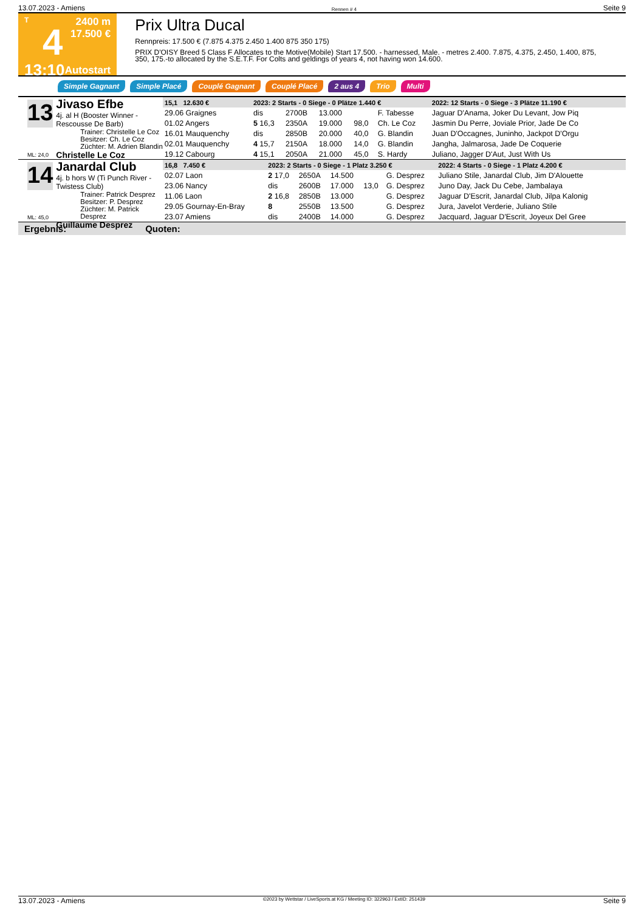13.07.2023 - Amiens Rennen # 4 Seite 9
T
4
13:10
2400 m
17.500 €
Autostart
Prix Ultra Ducal
Rennpreis: 17.500 € (7.875 4.375 2.450 1.400 875 350 175)
PRIX D'OISY Breed 5 Class F Allocates to the Motive(Mobile) Start 17.500. - harnessed, Male. - metres 2.400. 7.875, 4.375, 2.450, 1.400, 875, 350, 175.-to allocated by the S.E.T.F. For Colts and geldings of years 4, not having won 14.600.
Simple Gagnant Simple Placé Couplé Gagnant Couplé Placé 2 aus 4 Trio Multi
13
Jivaso Efbe
4j. al H (Booster Winner - Rescousse De Barb)
Trainer: Christelle Le Coz
Besitzer: Ch. Le Coz
Züchter: M. Adrien Blandin
Christelle Le Coz
ML: 24,0
| 15,1 12.630 € | 2023: 2 Starts - 0 Siege - 0 Plätze 1.440 € | | | | | 2022: 12 Starts - 0 Siege - 3 Plätze 11.190 € |
| --- | --- | --- | --- | --- | --- | --- |
| 29.06 Graignes | dis | 2700B | 13.000 | | F. Tabesse | Jaguar D'Anama, Joker Du Levant, Jow Piq |
| 01.02 Angers | 5 16,3 | 2350A | 19.000 | 98,0 | Ch. Le Coz | Jasmin Du Perre, Joviale Prior, Jade De Co |
| 16.01 Mauquenchy | dis | 2850B | 20.000 | 40,0 | G. Blandin | Juan D'Occagnes, Juninho, Jackpot D'Orgu |
| 02.01 Mauquenchy | 4 15,7 | 2150A | 18.000 | 14,0 | G. Blandin | Jangha, Jalmarosa, Jade De Coquerie |
| 19.12 Cabourg | 4 15,1 | 2050A | 21.000 | 45,0 | S. Hardy | Juliano, Jagger D'Aut, Just With Us |
14
Janardal Club
4j. b hors W (Ti Punch River - Twistess Club)
Trainer: Patrick Desprez
Besitzer: P. Desprez
Züchter: M. Patrick Desprez
Guillaume Desprez
ML: 45,0
| 16,8 7.450 € | 2023: 2 Starts - 0 Siege - 1 Platz 3.250 € | | | | | 2022: 4 Starts - 0 Siege - 1 Platz 4.200 € |
| --- | --- | --- | --- | --- | --- | --- |
| 02.07 Laon | 2 17,0 | 2650A | 14.500 | | G. Desprez | Juliano Stile, Janardal Club, Jim D'Alouette |
| 23.06 Nancy | dis | 2600B | 17.000 | 13,0 | G. Desprez | Juno Day, Jack Du Cebe, Jambalaya |
| 11.06 Laon | 2 16,8 | 2850B | 13.000 | | G. Desprez | Jaguar D'Escrit, Janardal Club, Jilpa Kalonig |
| 29.05 Gournay-En-Bray | 8 | 2550B | 13.500 | | G. Desprez | Jura, Javelot Verderie, Juliano Stile |
| 23.07 Amiens | dis | 2400B | 14.000 | | G. Desprez | Jacquard, Jaguar D'Escrit, Joyeux Del Gree |
Ergebnis: Quoten:
13.07.2023 - Amiens ©2023 by Wettstar / LiveSports.at KG / Meeting ID: 322963 / ExtID: 251439 Seite 9